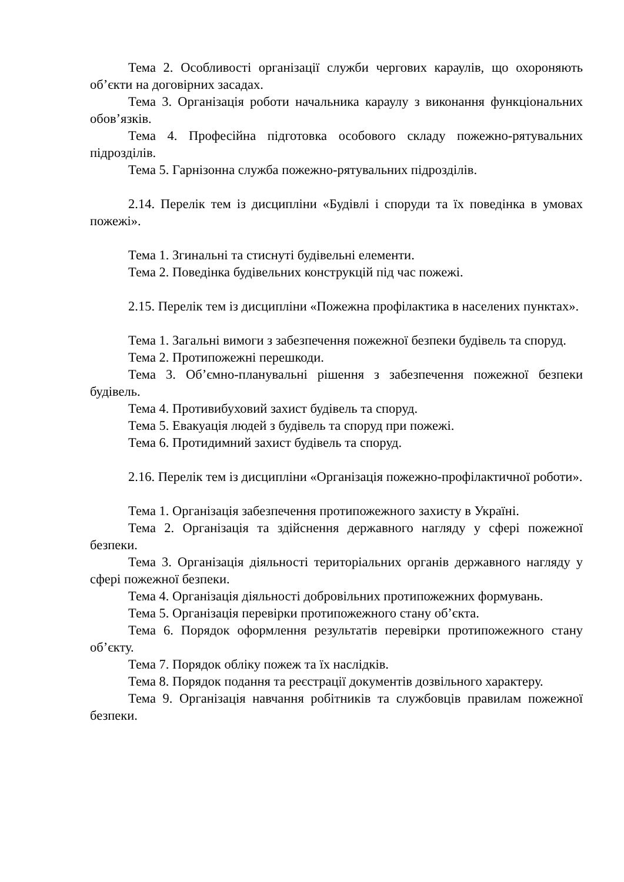Тема 2. Особливості організації служби чергових караулів, що охороняють об’єкти на договірних засадах.
Тема 3. Організація роботи начальника караулу з виконання функціональних обов’язків.
Тема 4. Професійна підготовка особового складу пожежно-рятувальних підрозділів.
Тема 5. Гарнізонна служба пожежно-рятувальних підрозділів.
2.14. Перелік тем із дисципліни «Будівлі і споруди та їх поведінка в умовах пожежі».
Тема 1. Згинальні та стиснуті будівельні елементи.
Тема 2. Поведінка будівельних конструкцій під час пожежі.
2.15. Перелік тем із дисципліни «Пожежна профілактика в населених пунктах».
Тема 1. Загальні вимоги з забезпечення пожежної безпеки будівель та споруд.
Тема 2. Протипожежні перешкоди.
Тема 3. Об’ємно-планувальні рішення з забезпечення пожежної безпеки будівель.
Тема 4. Противибуховий захист будівель та споруд.
Тема 5. Евакуація людей з будівель та споруд при пожежі.
Тема 6. Протидимний захист будівель та споруд.
2.16. Перелік тем із дисципліни «Організація пожежно-профілактичної роботи».
Тема 1. Організація забезпечення протипожежного захисту в Україні.
Тема 2. Організація та здійснення державного нагляду у сфері пожежної безпеки.
Тема 3. Організація діяльності територіальних органів державного нагляду у сфері пожежної безпеки.
Тема 4. Організація діяльності добровільних протипожежних формувань.
Тема 5. Організація перевірки протипожежного стану об’єкта.
Тема 6. Порядок оформлення результатів перевірки протипожежного стану об’єкту.
Тема 7. Порядок обліку пожеж та їх наслідків.
Тема 8. Порядок подання та реєстрації документів дозвільного характеру.
Тема 9. Організація навчання робітників та службовців правилам пожежної безпеки.